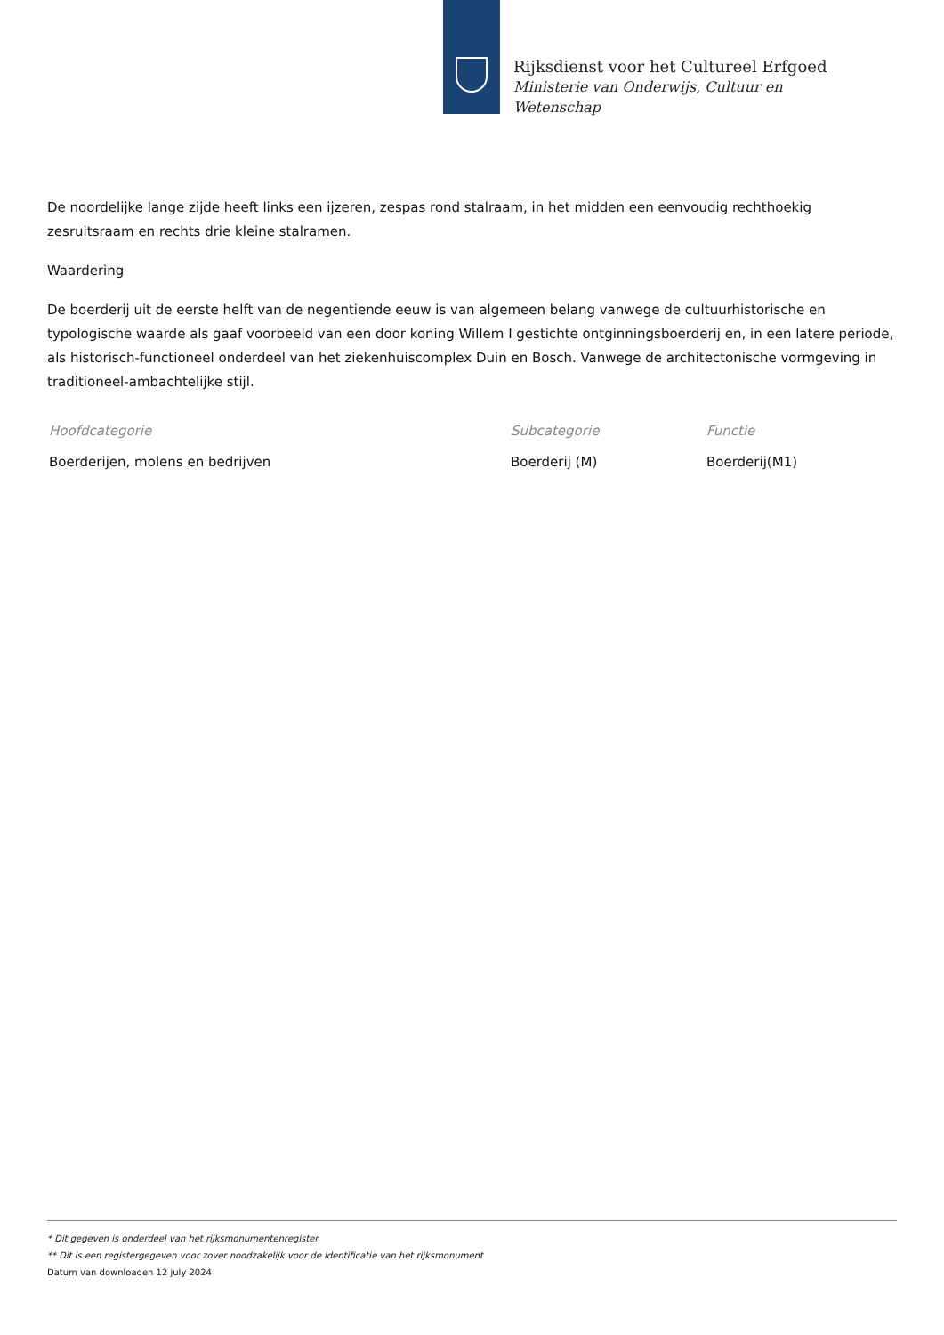Rijksdienst voor het Cultureel Erfgoed
Ministerie van Onderwijs, Cultuur en
Wetenschap
De noordelijke lange zijde heeft links een ijzeren, zespas rond stalraam, in het midden een eenvoudig rechthoekig zesruitsraam en rechts drie kleine stalramen.
Waardering
De boerderij uit de eerste helft van de negentiende eeuw is van algemeen belang vanwege de cultuurhistorische en typologische waarde als gaaf voorbeeld van een door koning Willem I gestichte ontginningsboerderij en, in een latere periode, als historisch-functioneel onderdeel van het ziekenhuiscomplex Duin en Bosch. Vanwege de architectonische vormgeving in traditioneel-ambachtelijke stijl.
| Hoofdcategorie | Subcategorie | Functie |
| --- | --- | --- |
| Boerderijen, molens en bedrijven | Boerderij (M) | Boerderij(M1) |
* Dit gegeven is onderdeel van het rijksmonumentenregister
** Dit is een registergegeven voor zover noodzakelijk voor de identificatie van het rijksmonument
Datum van downloaden 12 july 2024